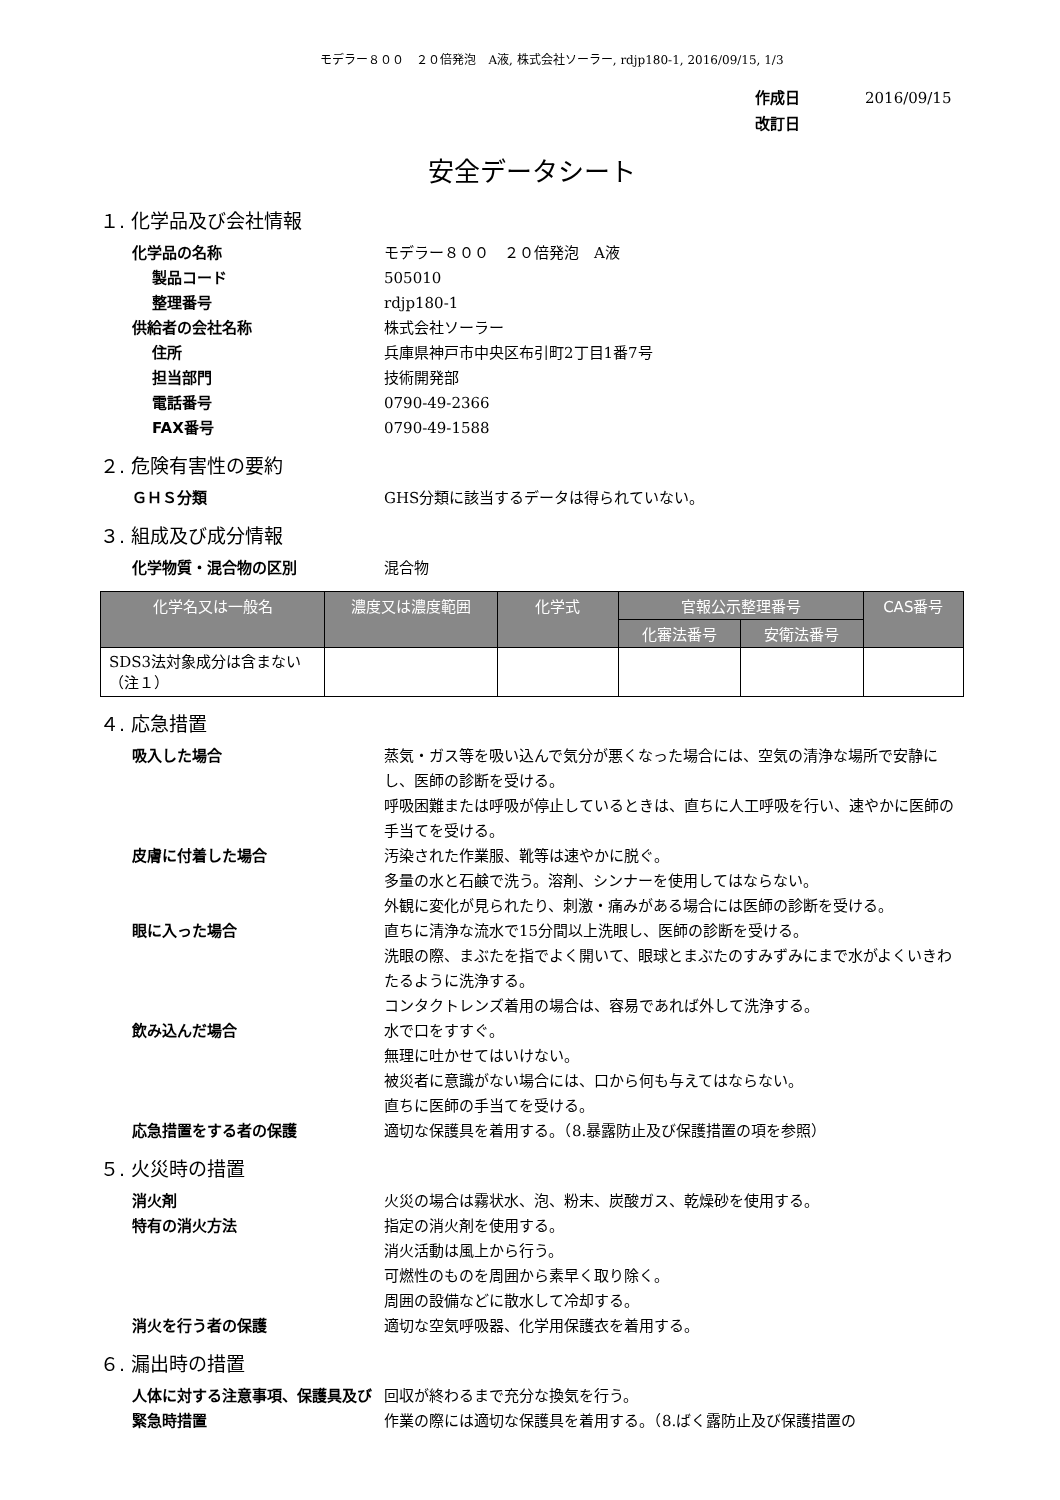モデラー８００　２０倍発泡　A液, 株式会社ソーラー, rdjp180-1, 2016/09/15, 1/3
作成日 2016/09/15
改訂日
安全データシート
１. 化学品及び会社情報
化学品の名称 モデラー８００　２０倍発泡　A液
製品コード 505010
整理番号 rdjp180-1
供給者の会社名称 株式会社ソーラー
住所 兵庫県神戸市中央区布引町2丁目1番7号
担当部門 技術開発部
電話番号 0790-49-2366
FAX番号 0790-49-1588
２. 危険有害性の要約
ＧＨＳ分類 GHS分類に該当するデータは得られていない。
３. 組成及び成分情報
化学物質・混合物の区別 混合物
| 化学名又は一般名 | 濃度又は濃度範囲 | 化学式 | 官報公示整理番号 | | CAS番号 |
| --- | --- | --- | --- | --- | --- |
| | | | 化審法番号 | 安衛法番号 | |
| SDS3法対象成分は含まない（注１） | | | | | |
４. 応急措置
吸入した場合 蒸気・ガス等を吸い込んで気分が悪くなった場合には、空気の清浄な場所で安静にし、医師の診断を受ける。
呼吸困難または呼吸が停止しているときは、直ちに人工呼吸を行い、速やかに医師の手当てを受ける。
皮膚に付着した場合 汚染された作業服、靴等は速やかに脱ぐ。
多量の水と石鹸で洗う。溶剤、シンナーを使用してはならない。
外観に変化が見られたり、刺激・痛みがある場合には医師の診断を受ける。
眼に入った場合 直ちに清浄な流水で15分間以上洗眼し、医師の診断を受ける。
洗眼の際、まぶたを指でよく開いて、眼球とまぶたのすみずみにまで水がよくいきわたるように洗浄する。
コンタクトレンズ着用の場合は、容易であれば外して洗浄する。
飲み込んだ場合 水で口をすすぐ。
無理に吐かせてはいけない。
被災者に意識がない場合には、口から何も与えてはならない。
直ちに医師の手当てを受ける。
応急措置をする者の保護 適切な保護具を着用する。（8.暴露防止及び保護措置の項を参照）
５. 火災時の措置
消火剤 火災の場合は霧状水、泡、粉末、炭酸ガス、乾燥砂を使用する。
特有の消火方法 指定の消火剤を使用する。
消火活動は風上から行う。
可燃性のものを周囲から素早く取り除く。
周囲の設備などに散水して冷却する。
消火を行う者の保護 適切な空気呼吸器、化学用保護衣を着用する。
６. 漏出時の措置
人体に対する注意事項、保護具及び緊急時措置
回収が終わるまで充分な換気を行う。
作業の際には適切な保護具を着用する。（8.ばく露防止及び保護措置の